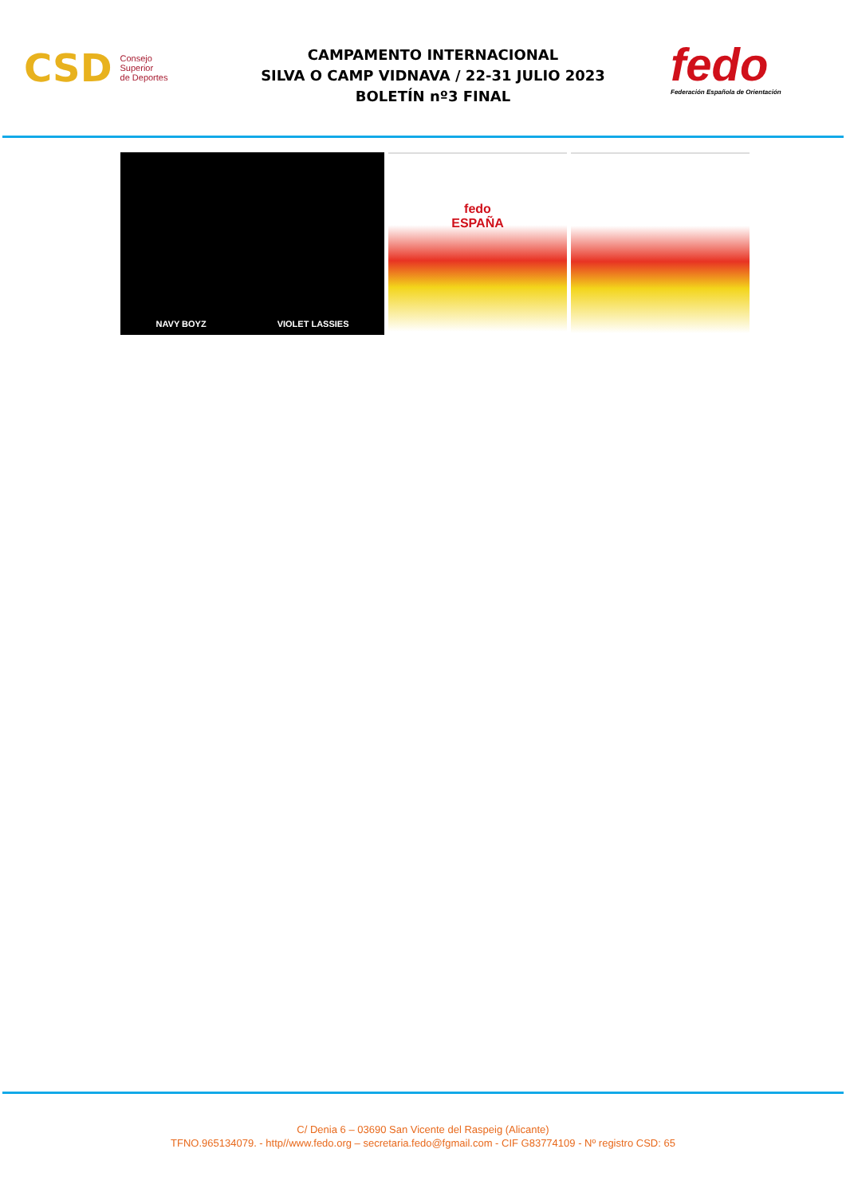CSD
Consejo
Superior
de Deportes
CAMPAMENTO INTERNACIONAL
SILVA O CAMP VIDNAVA / 22-31 JULIO 2023
BOLETÍN nº3 FINAL
fedo
Federación Española de Orientación
NAVY BOYZ VIOLET LASSIES
fedo
ESPAÑA
C/ Denia 6 – 03690 San Vicente del Raspeig (Alicante)
TFNO.965134079. - http//www.fedo.org – secretaria.fedo@fgmail.com - CIF G83774109 - Nº registro CSD: 65